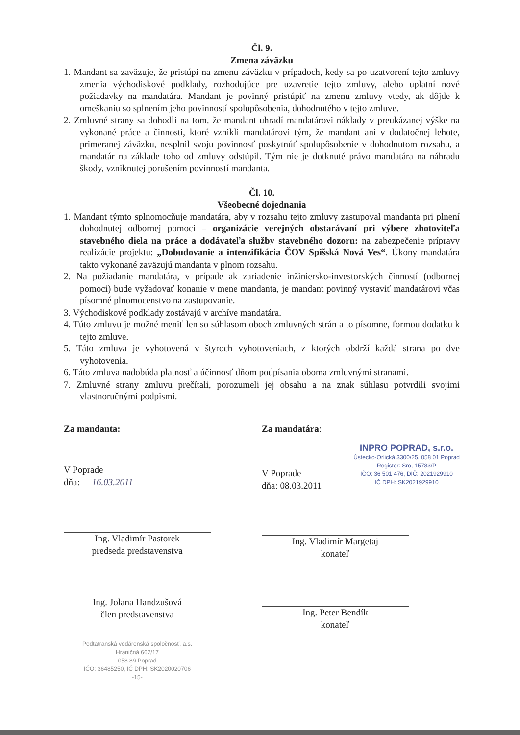Čl. 9.
Zmena záväzku
1. Mandant sa zaväzuje, že pristúpi na zmenu záväzku v prípadoch, kedy sa po uzatvorení tejto zmluvy zmenia východiskové podklady, rozhodujúce pre uzavretie tejto zmluvy, alebo uplatní nové požiadavky na mandatára. Mandant je povinný pristúpiť na zmenu zmluvy vtedy, ak dôjde k omeškaniu so splnením jeho povinností spolupôsobenia, dohodnutého v tejto zmluve.
2. Zmluvné strany sa dohodli na tom, že mandant uhradí mandatárovi náklady v preukázanej výške na vykonané práce a činnosti, ktoré vznikli mandatárovi tým, že mandant ani v dodatočnej lehote, primeranej záväzku, nesplnil svoju povinnosť poskytnúť spolupôsobenie v dohodnutom rozsahu, a mandatár na základe toho od zmluvy odstúpil. Tým nie je dotknuté právo mandatára na náhradu škody, vzniknutej porušením povinností mandanta.
Čl. 10.
Všeobecné dojednania
1. Mandant týmto splnomocňuje mandatára, aby v rozsahu tejto zmluvy zastupoval mandanta pri plnení dohodnutej odbornej pomoci – organizácie verejných obstarávaní pri výbere zhotoviteľa stavebného diela na práce a dodávateľa služby stavebného dozoru: na zabezpečenie prípravy realizácie projektu: „Dobudovanie a intenzifikácia ČOV Spišská Nová Ves“. Úkony mandatára takto vykonané zaväzujú mandanta v plnom rozsahu.
2. Na požiadanie mandatára, v prípade ak zariadenie inžiniersko-investorských činností (odbornej pomoci) bude vyžadovať konanie v mene mandanta, je mandant povinný vystaviť mandatárovi včas písomné plnomocenstvo na zastupovanie.
3. Východiskové podklady zostávajú v archíve mandatára.
4. Túto zmluvu je možné meniť len so súhlasom oboch zmluvných strán a to písomne, formou dodatku k tejto zmluve.
5. Táto zmluva je vyhotovená v štyroch vyhotoveniach, z ktorých obdrží každá strana po dve vyhotovenia.
6. Táto zmluva nadobúda platnosť a účinnosť dňom podpísania oboma zmluvnými stranami.
7. Zmluvné strany zmluvu prečítali, porozumeli jej obsahu a na znak súhlasu potvrdili svojimi vlastnoručnými podpismi.
Za mandanta:
V Poprade
dňa: 16.03.2011
Ing. Vladimír Pastorek
predseda predstavenstva
Ing. Jolana Handzušová
člen predstavenstva
Podtatranská vodárenská spoločnosť, a.s.
Hraničná 662/17
058 89 Poprad
IČO: 36485250, IČ DPH: SK2020020706
-15-
Za mandatára:
V Poprade
dňa: 08.03.2011
INPRO POPRAD, s.r.o.
Ústecko-Orlická 3300/25, 058 01 Poprad
Register: Sro, 15783/P
IČO: 36 501 476, DIČ: 2021929910
IČ DPH: SK2021929910
Ing. Vladimír Margetaj
konateľ
Ing. Peter Bendík
konateľ